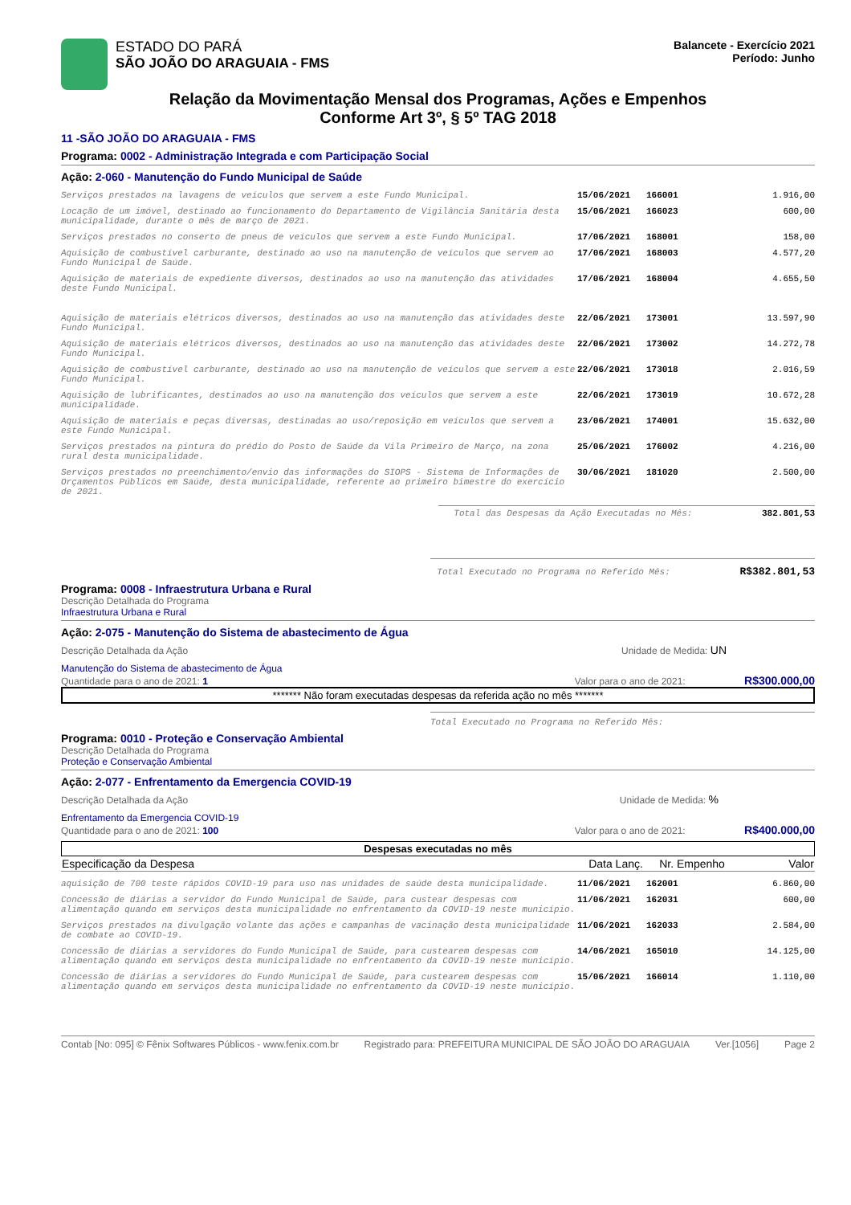ESTADO DO PARÁ
SÃO JOÃO DO ARAGUAIA - FMS
Balancete - Exercício 2021
Período: Junho
Relação da Movimentação Mensal dos Programas, Ações e Empenhos
Conforme Art 3º, § 5º TAG 2018
11 -SÃO JOÃO DO ARAGUAIA - FMS
Programa: 0002 - Administração Integrada e com Participação Social
Ação: 2-060 - Manutenção do Fundo Municipal de Saúde
| Serviços prestados na lavagens de veículos que servem a este Fundo Municipal. | 15/06/2021 | 166001 | 1.916,00 |
| Locação de um imóvel, destinado ao funcionamento do Departamento de Vigilância Sanitária desta municipalidade, durante o mês de março de 2021. | 15/06/2021 | 166023 | 600,00 |
| Serviços prestados no conserto de pneus de veículos que servem a este Fundo Municipal. | 17/06/2021 | 168001 | 158,00 |
| Aquisição de combustível carburante, destinado ao uso na manutenção de veículos que servem ao Fundo Municipal de Saúde. | 17/06/2021 | 168003 | 4.577,20 |
| Aquisição de materiais de expediente diversos, destinados ao uso na manutenção das atividades deste Fundo Municipal. | 17/06/2021 | 168004 | 4.655,50 |
| Aquisição de materiais elétricos diversos, destinados ao uso na manutenção das atividades deste Fundo Municipal. | 22/06/2021 | 173001 | 13.597,90 |
| Aquisição de materiais elétricos diversos, destinados ao uso na manutenção das atividades deste Fundo Municipal. | 22/06/2021 | 173002 | 14.272,78 |
| Aquisição de combustível carburante, destinado ao uso na manutenção de veículos que servem a este Fundo Municipal. | 22/06/2021 | 173018 | 2.016,59 |
| Aquisição de lubrificantes, destinados ao uso na manutenção dos veículos que servem a este municipalidade. | 22/06/2021 | 173019 | 10.672,28 |
| Aquisição de materiais e peças diversas, destinadas ao uso/reposição em veículos que servem a este Fundo Municipal. | 23/06/2021 | 174001 | 15.632,00 |
| Serviços prestados na pintura do prédio do Posto de Saúde da Vila Primeiro de Março, na zona rural desta municipalidade. | 25/06/2021 | 176002 | 4.216,00 |
| Serviços prestados no preenchimento/envio das informações do SIOPS - Sistema de Informações de Orçamentos Públicos em Saúde, desta municipalidade, referente ao primeiro bimestre do exercício de 2021. | 30/06/2021 | 181020 | 2.500,00 |
Total das Despesas da Ação Executadas no Mês: 382.801,53
Total Executado no Programa no Referido Mês: R$382.801,53
Programa: 0008 - Infraestrutura Urbana e Rural
Descrição Detalhada do Programa
Infraestrutura Urbana e Rural
Ação: 2-075 - Manutenção do Sistema de abastecimento de Água
Descrição Detalhada da Ação Unidade de Medida: UN
Manutenção do Sistema de abastecimento de Água
Quantidade para o ano de 2021: 1 Valor para o ano de 2021: R$300.000,00
******* Não foram executadas despesas da referida ação no mês *******
Total Executado no Programa no Referido Mês:
Programa: 0010 - Proteção e Conservação Ambiental
Descrição Detalhada do Programa
Proteção e Conservação Ambiental
Ação: 2-077 - Enfrentamento da Emergencia COVID-19
Descrição Detalhada da Ação Unidade de Medida: %
Enfrentamento da Emergencia COVID-19
Quantidade para o ano de 2021: 100 Valor para o ano de 2021: R$400.000,00
Despesas executadas no mês
| Especificação da Despesa | Data Lanç. | Nr. Empenho | Valor |
| --- | --- | --- | --- |
| aquisição de 700 teste rápidos COVID-19 para uso nas unidades de saúde desta municipalidade. | 11/06/2021 | 162001 | 6.860,00 |
| Concessão de diárias a servidor do Fundo Municipal de Saúde, para custear despesas com alimentação quando em serviços desta municipalidade no enfrentamento da COVID-19 neste município. | 11/06/2021 | 162031 | 600,00 |
| Serviços prestados na divulgação volante das ações e campanhas de vacinação desta municipalidade de combate ao COVID-19. | 11/06/2021 | 162033 | 2.584,00 |
| Concessão de diárias a servidores do Fundo Municipal de Saúde, para custearem despesas com alimentação quando em serviços desta municipalidade no enfrentamento da COVID-19 neste município. | 14/06/2021 | 165010 | 14.125,00 |
| Concessão de diárias a servidores do Fundo Municipal de Saúde, para custearem despesas com alimentação quando em serviços desta municipalidade no enfrentamento da COVID-19 neste município. | 15/06/2021 | 166014 | 1.110,00 |
Contab [No: 095] © Fênix Softwares Públicos - www.fenix.com.br Registrado para: PREFEITURA MUNICIPAL DE SÃO JOÃO DO ARAGUAIA Ver.[1056] Page 2